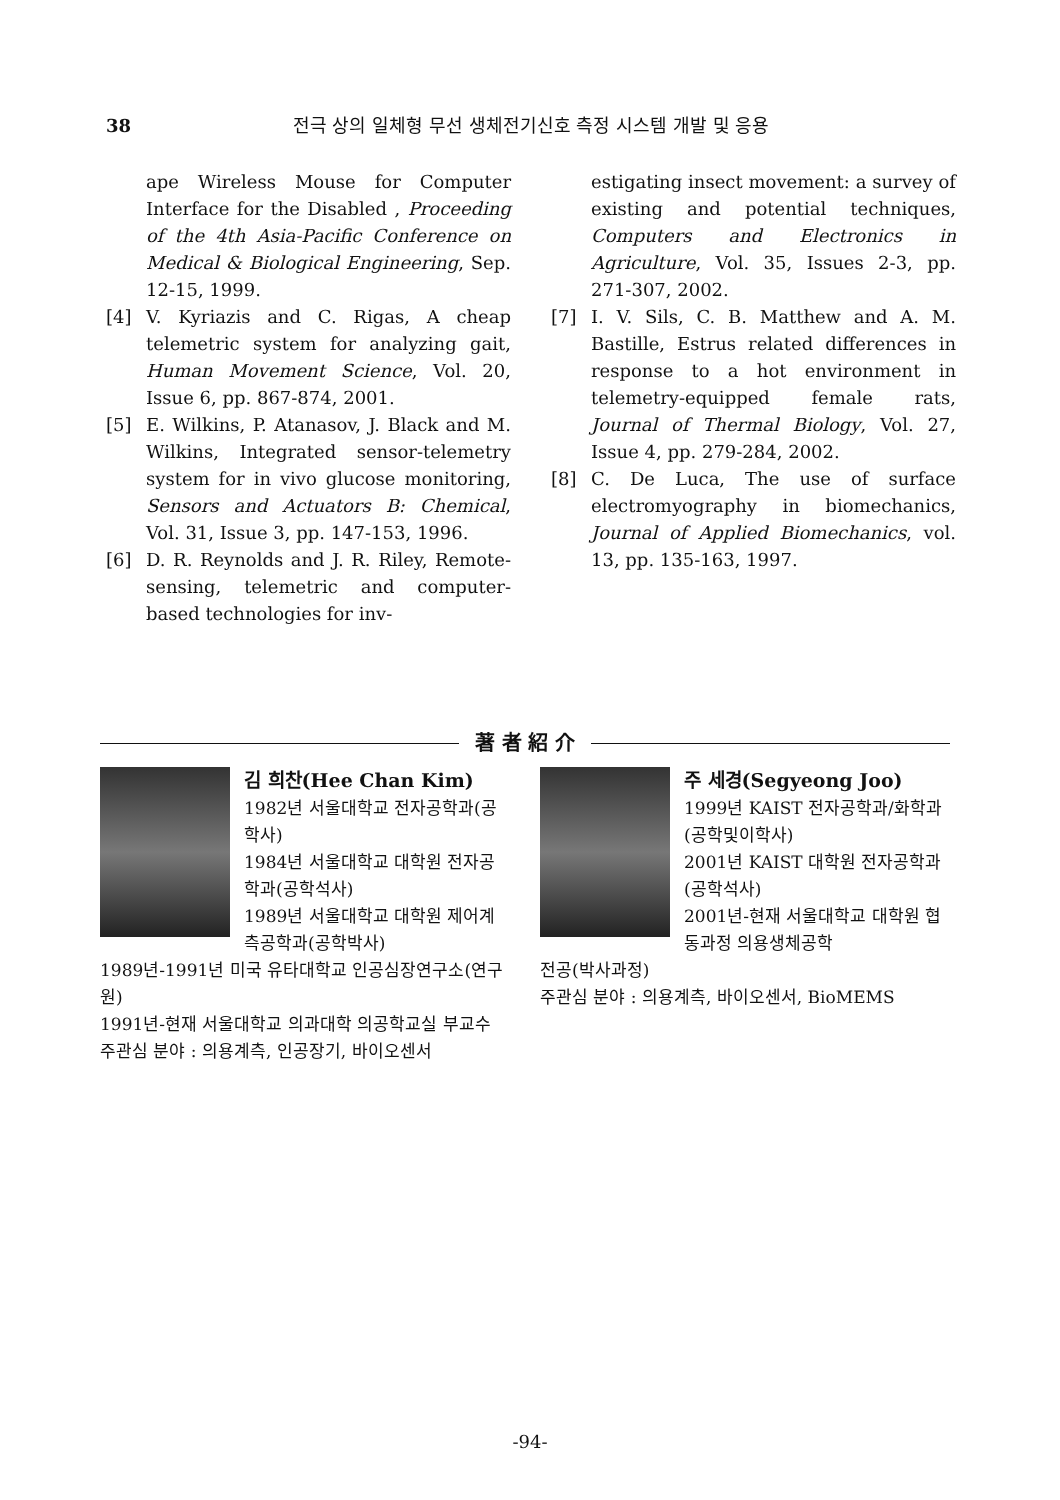38 전극 상의 일체형 무선 생체전기신호 측정 시스템 개발 및 응용
ape Wireless Mouse for Computer Interface for the Disabled , Proceeding of the 4th Asia-Pacific Conference on Medical & Biological Engineering, Sep. 12-15, 1999.
[4] V. Kyriazis and C. Rigas, A cheap telemetric system for analyzing gait, Human Movement Science, Vol. 20, Issue 6, pp. 867-874, 2001.
[5] E. Wilkins, P. Atanasov, J. Black and M. Wilkins, Integrated sensor-telemetry system for in vivo glucose monitoring, Sensors and Actuators B: Chemical, Vol. 31, Issue 3, pp. 147-153, 1996.
[6] D. R. Reynolds and J. R. Riley, Remote-sensing, telemetric and computer-based technologies for inv-
estigating insect movement: a survey of existing and potential techniques, Computers and Electronics in Agriculture, Vol. 35, Issues 2-3, pp. 271-307, 2002.
[7] I. V. Sils, C. B. Matthew and A. M. Bastille, Estrus related differences in response to a hot environment in telemetry-equipped female rats, Journal of Thermal Biology, Vol. 27, Issue 4, pp. 279-284, 2002.
[8] C. De Luca, The use of surface electromyography in biomechanics, Journal of Applied Biomechanics, vol. 13, pp. 135-163, 1997.
著 者 紹 介
김 희찬(Hee Chan Kim)
1982년 서울대학교 전자공학과(공학사)
1984년 서울대학교 대학원 전자공학과(공학석사)
1989년 서울대학교 대학원 제어계측공학과(공학박사)
1989년-1991년 미국 유타대학교 인공심장연구소(연구원)
1991년-현재 서울대학교 의과대학 의공학교실 부교수
주관심 분야 : 의용계측, 인공장기, 바이오센서
주 세경(Segyeong Joo)
1999년 KAIST 전자공학과/화학과(공학및이학사)
2001년 KAIST 대학원 전자공학과(공학석사)
2001년-현재 서울대학교 대학원 협동과정 의용생체공학
전공(박사과정)
주관심 분야 : 의용계측, 바이오센서, BioMEMS
-94-